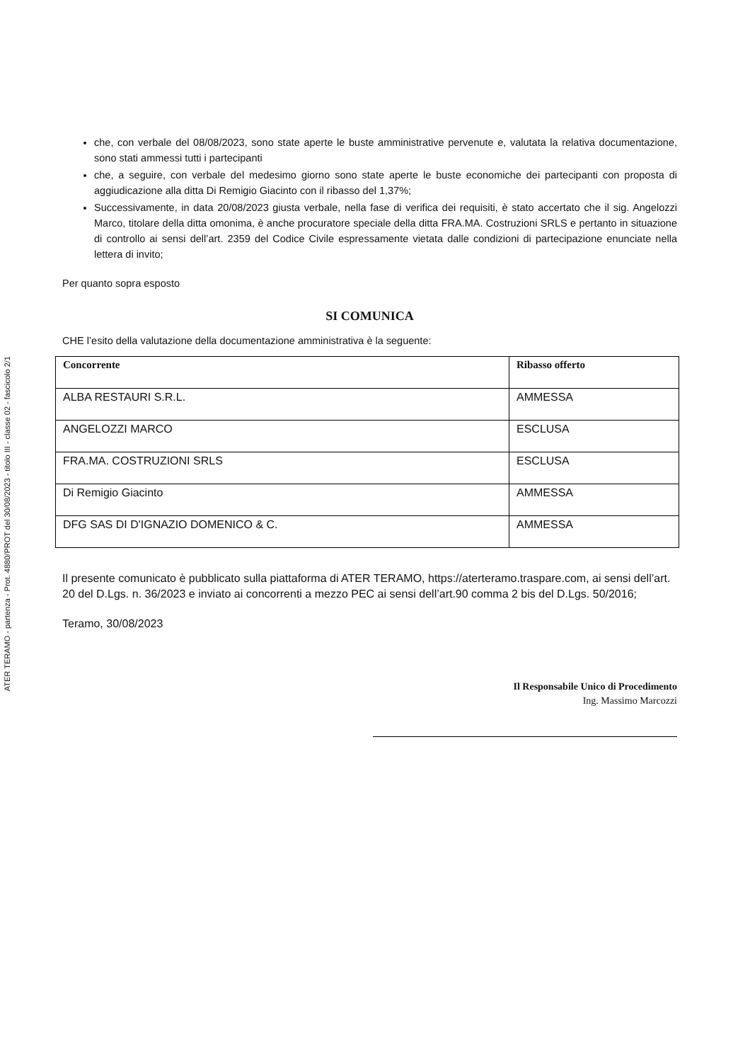ATER TERAMO - partenza - Prot. 4880/PROT del 30/08/2023 - titolo III - classe 02 - fascicolo 2/1
che, con verbale del 08/08/2023, sono state aperte le buste amministrative pervenute e, valutata la relativa documentazione, sono stati ammessi tutti i partecipanti
che, a seguire, con verbale del medesimo giorno sono state aperte le buste economiche dei partecipanti con proposta di aggiudicazione alla ditta Di Remigio Giacinto con il ribasso del 1,37%;
Successivamente, in data 20/08/2023 giusta verbale, nella fase di verifica dei requisiti, è stato accertato che il sig. Angelozzi Marco, titolare della ditta omonima, è anche procuratore speciale della ditta FRA.MA. Costruzioni SRLS e pertanto in situazione di controllo ai sensi dell’art. 2359 del Codice Civile espressamente vietata dalle condizioni di partecipazione enunciate nella lettera di invito;
Per quanto sopra esposto
SI COMUNICA
CHE l’esito della valutazione della documentazione amministrativa è la seguente:
| Concorrente | Ribasso offerto |
| --- | --- |
| ALBA RESTAURI S.R.L. | AMMESSA |
| ANGELOZZI MARCO | ESCLUSA |
| FRA.MA. COSTRUZIONI SRLS | ESCLUSA |
| Di Remigio Giacinto | AMMESSA |
| DFG SAS DI D'IGNAZIO DOMENICO & C. | AMMESSA |
Il presente comunicato è pubblicato sulla piattaforma di ATER TERAMO, https://aterteramo.traspare.com, ai sensi dell’art. 20 del D.Lgs. n. 36/2023 e inviato ai concorrenti a mezzo PEC ai sensi dell’art.90 comma 2 bis del D.Lgs. 50/2016;
Teramo, 30/08/2023
Il Responsabile Unico di Procedimento
Ing. Massimo Marcozzi